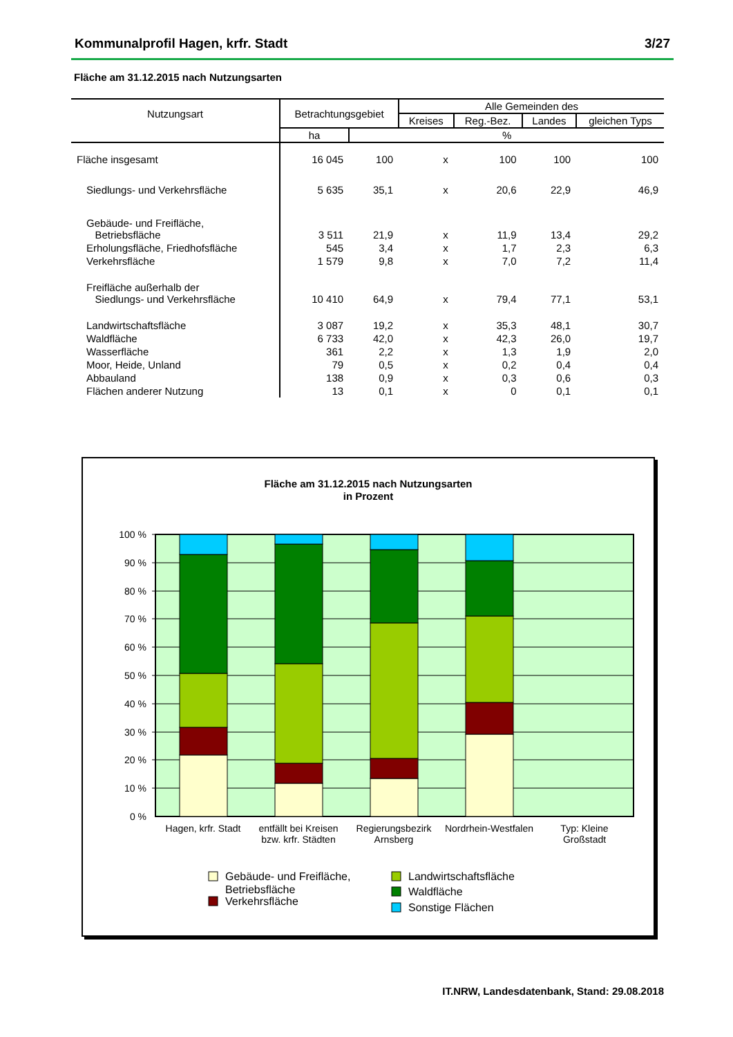Kommunalprofil Hagen, krfr. Stadt 3/27
Fläche am 31.12.2015 nach Nutzungsarten
| Nutzungsart | Betrachtungsgebiet | | Alle Gemeinden des | | | |
| --- | --- | --- | --- | --- | --- | --- |
| | | | Kreises | Reg.-Bez. | Landes | gleichen Typs |
| | ha | % | | | | |
| Fläche insgesamt | 16 045 | 100 | x | 100 | 100 | 100 |
| Siedlungs- und Verkehrsfläche | 5 635 | 35,1 | x | 20,6 | 22,9 | 46,9 |
| Gebäude- und Freifläche, Betriebsfläche | 3 511 | 21,9 | x | 11,9 | 13,4 | 29,2 |
| Erholungsfläche, Friedhofsfläche | 545 | 3,4 | x | 1,7 | 2,3 | 6,3 |
| Verkehrsfläche | 1 579 | 9,8 | x | 7,0 | 7,2 | 11,4 |
| Freifläche außerhalb der Siedlungs- und Verkehrsfläche | 10 410 | 64,9 | x | 79,4 | 77,1 | 53,1 |
| Landwirtschaftsfläche | 3 087 | 19,2 | x | 35,3 | 48,1 | 30,7 |
| Waldfläche | 6 733 | 42,0 | x | 42,3 | 26,0 | 19,7 |
| Wasserfläche | 361 | 2,2 | x | 1,3 | 1,9 | 2,0 |
| Moor, Heide, Unland | 79 | 0,5 | x | 0,2 | 0,4 | 0,4 |
| Abbauland | 138 | 0,9 | x | 0,3 | 0,6 | 0,3 |
| Flächen anderer Nutzung | 13 | 0,1 | x | 0 | 0,1 | 0,1 |
Fläche am 31.12.2015 nach Nutzungsarten
in Prozent
100 %
90 %
80 %
70 %
60 %
50 %
40 %
30 %
20 %
10 %
0 %
Hagen, krfr. Stadt
entfällt bei Kreisen
bzw. krfr. Städten
Regierungsbezirk
Arnsberg
Nordrhein-Westfalen
Typ: Kleine
Großstadt
Gebäude- und Freifläche,
Betriebsfläche
Verkehrsfläche
Landwirtschaftsfläche
Waldfläche
Sonstige Flächen
IT.NRW, Landesdatenbank, Stand: 29.08.2018